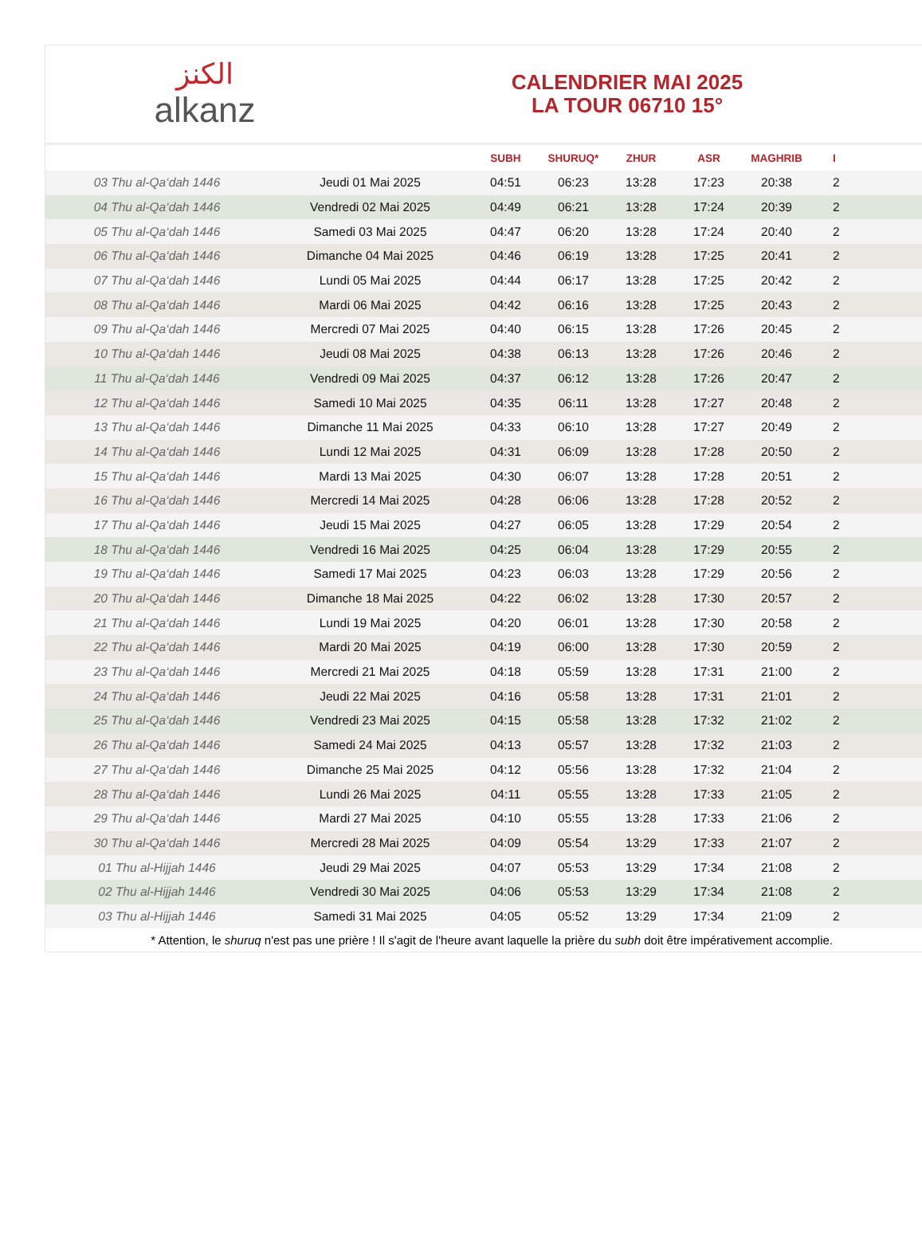الكنز
alkanz
CALENDRIER MAI 2025
LA TOUR 06710 15°
| | | SUBH | SHURUQ* | ZHUR | ASR | MAGHRIB | I |
| --- | --- | --- | --- | --- | --- | --- | --- |
| 03 Thu al-Qa‘dah 1446 | Jeudi 01 Mai 2025 | 04:51 | 06:23 | 13:28 | 17:23 | 20:38 | 2 |
| 04 Thu al-Qa‘dah 1446 | Vendredi 02 Mai 2025 | 04:49 | 06:21 | 13:28 | 17:24 | 20:39 | 2 |
| 05 Thu al-Qa‘dah 1446 | Samedi 03 Mai 2025 | 04:47 | 06:20 | 13:28 | 17:24 | 20:40 | 2 |
| 06 Thu al-Qa‘dah 1446 | Dimanche 04 Mai 2025 | 04:46 | 06:19 | 13:28 | 17:25 | 20:41 | 2 |
| 07 Thu al-Qa‘dah 1446 | Lundi 05 Mai 2025 | 04:44 | 06:17 | 13:28 | 17:25 | 20:42 | 2 |
| 08 Thu al-Qa‘dah 1446 | Mardi 06 Mai 2025 | 04:42 | 06:16 | 13:28 | 17:25 | 20:43 | 2 |
| 09 Thu al-Qa‘dah 1446 | Mercredi 07 Mai 2025 | 04:40 | 06:15 | 13:28 | 17:26 | 20:45 | 2 |
| 10 Thu al-Qa‘dah 1446 | Jeudi 08 Mai 2025 | 04:38 | 06:13 | 13:28 | 17:26 | 20:46 | 2 |
| 11 Thu al-Qa‘dah 1446 | Vendredi 09 Mai 2025 | 04:37 | 06:12 | 13:28 | 17:26 | 20:47 | 2 |
| 12 Thu al-Qa‘dah 1446 | Samedi 10 Mai 2025 | 04:35 | 06:11 | 13:28 | 17:27 | 20:48 | 2 |
| 13 Thu al-Qa‘dah 1446 | Dimanche 11 Mai 2025 | 04:33 | 06:10 | 13:28 | 17:27 | 20:49 | 2 |
| 14 Thu al-Qa‘dah 1446 | Lundi 12 Mai 2025 | 04:31 | 06:09 | 13:28 | 17:28 | 20:50 | 2 |
| 15 Thu al-Qa‘dah 1446 | Mardi 13 Mai 2025 | 04:30 | 06:07 | 13:28 | 17:28 | 20:51 | 2 |
| 16 Thu al-Qa‘dah 1446 | Mercredi 14 Mai 2025 | 04:28 | 06:06 | 13:28 | 17:28 | 20:52 | 2 |
| 17 Thu al-Qa‘dah 1446 | Jeudi 15 Mai 2025 | 04:27 | 06:05 | 13:28 | 17:29 | 20:54 | 2 |
| 18 Thu al-Qa‘dah 1446 | Vendredi 16 Mai 2025 | 04:25 | 06:04 | 13:28 | 17:29 | 20:55 | 2 |
| 19 Thu al-Qa‘dah 1446 | Samedi 17 Mai 2025 | 04:23 | 06:03 | 13:28 | 17:29 | 20:56 | 2 |
| 20 Thu al-Qa‘dah 1446 | Dimanche 18 Mai 2025 | 04:22 | 06:02 | 13:28 | 17:30 | 20:57 | 2 |
| 21 Thu al-Qa‘dah 1446 | Lundi 19 Mai 2025 | 04:20 | 06:01 | 13:28 | 17:30 | 20:58 | 2 |
| 22 Thu al-Qa‘dah 1446 | Mardi 20 Mai 2025 | 04:19 | 06:00 | 13:28 | 17:30 | 20:59 | 2 |
| 23 Thu al-Qa‘dah 1446 | Mercredi 21 Mai 2025 | 04:18 | 05:59 | 13:28 | 17:31 | 21:00 | 2 |
| 24 Thu al-Qa‘dah 1446 | Jeudi 22 Mai 2025 | 04:16 | 05:58 | 13:28 | 17:31 | 21:01 | 2 |
| 25 Thu al-Qa‘dah 1446 | Vendredi 23 Mai 2025 | 04:15 | 05:58 | 13:28 | 17:32 | 21:02 | 2 |
| 26 Thu al-Qa‘dah 1446 | Samedi 24 Mai 2025 | 04:13 | 05:57 | 13:28 | 17:32 | 21:03 | 2 |
| 27 Thu al-Qa‘dah 1446 | Dimanche 25 Mai 2025 | 04:12 | 05:56 | 13:28 | 17:32 | 21:04 | 2 |
| 28 Thu al-Qa‘dah 1446 | Lundi 26 Mai 2025 | 04:11 | 05:55 | 13:28 | 17:33 | 21:05 | 2 |
| 29 Thu al-Qa‘dah 1446 | Mardi 27 Mai 2025 | 04:10 | 05:55 | 13:28 | 17:33 | 21:06 | 2 |
| 30 Thu al-Qa‘dah 1446 | Mercredi 28 Mai 2025 | 04:09 | 05:54 | 13:29 | 17:33 | 21:07 | 2 |
| 01 Thu al-Hijjah 1446 | Jeudi 29 Mai 2025 | 04:07 | 05:53 | 13:29 | 17:34 | 21:08 | 2 |
| 02 Thu al-Hijjah 1446 | Vendredi 30 Mai 2025 | 04:06 | 05:53 | 13:29 | 17:34 | 21:08 | 2 |
| 03 Thu al-Hijjah 1446 | Samedi 31 Mai 2025 | 04:05 | 05:52 | 13:29 | 17:34 | 21:09 | 2 |
* Attention, le shuruq n'est pas une prière ! Il s'agit de l'heure avant laquelle la prière du subh doit être impérativement accomplie.